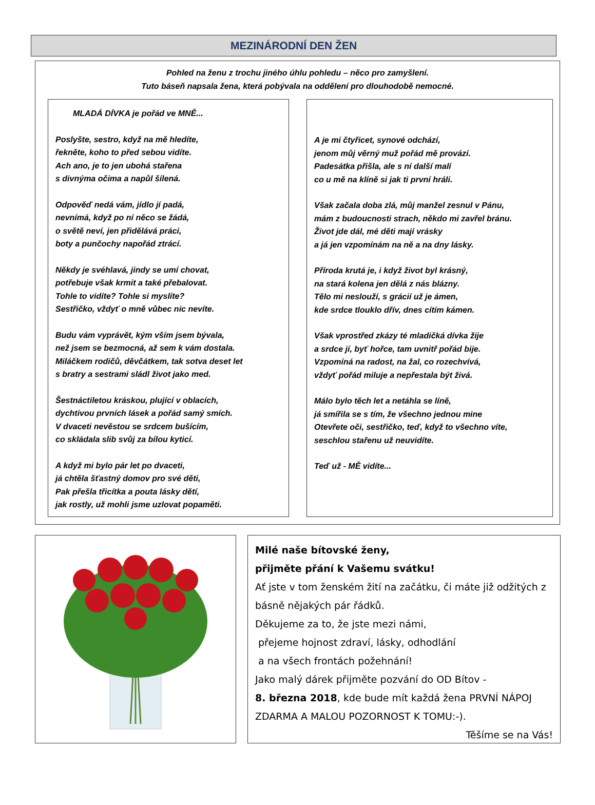MEZINÁRODNÍ DEN ŽEN
Pohled na ženu z trochu jiného úhlu pohledu – něco pro zamyšlení.
Tuto báseň napsala žena, která pobývala na oddělení pro dlouhodobě nemocné.
MLADÁ DÍVKA je pořád ve MNĚ...
Poslyšte, sestro, když na mě hledíte,
řekněte, koho to před sebou vidíte.
Ach ano, je to jen ubohá stařena
s divnýma očima a napůl šílená.
Odpověď nedá vám, jídlo jí padá,
nevnímá, když po ní něco se žádá,
o světě neví, jen přidělává práci,
boty a punčochy napořád ztrácí.
Někdy je svéhlavá, jindy se umí chovat,
potřebuje však krmit a také přebalovat.
Tohle to vidíte? Tohle si myslíte?
Sestřičko, vždyť o mně vůbec nic nevíte.
Budu vám vyprávět, kým vším jsem bývala,
než jsem se bezmocná, až sem k vám dostala.
Miláčkem rodičů, děvčátkem, tak sotva deset let
s bratry a sestrami sládl život jako med.
Šestnáctiletou kráskou, plující v oblacích,
dychtivou prvních lásek a pořád samý smích.
V dvaceti nevěstou se srdcem bušícím,
co skládala slib svůj za bílou kyticí.
A když mi bylo pár let po dvaceti,
já chtěla šťastný domov pro své děti,
Pak přešla třicítka a pouta lásky dětí,
jak rostly, už mohli jsme uzlovat popaměti.
A je mi čtyřicet, synové odchází,
jenom můj věrný muž pořád mě provází.
Padesátka přišla, ale s ní další malí
co u mě na klíně si jak ti první hráli.
Však začala doba zlá, můj manžel zesnul v Pánu,
mám z budoucnosti strach, někdo mi zavřel bránu.
Život jde dál, mé děti mají vrásky
a já jen vzpomínám na ně a na dny lásky.
Příroda krutá je, i když život byl krásný,
na stará kolena jen dělá z nás blázny.
Tělo mi neslouží, s grácií už je ámen,
kde srdce tlouklo dřív, dnes cítím kámen.
Však vprostřed zkázy té mladičká dívka žije
a srdce jí, byť hořce, tam uvnitř pořád bije.
Vzpomíná na radost, na žal, co rozechvívá,
vždyť pořád miluje a nepřestala být živá.
Málo bylo těch let a netáhla se líně,
já smířila se s tím, že všechno jednou mine
Otevřete oči, sestřičko, teď, když to všechno víte,
seschlou stařenu už neuvidíte.
Teď už - MĚ vidíte...
Milé naše bítovské ženy,
přijměte přání k Vašemu svátku!
Ať jste v tom ženském žití na začátku, či máte již odžitých z básně nějakých pár řádků.
Děkujeme za to, že jste mezi námi,
přejeme hojnost zdraví, lásky, odhodlání
a na všech frontách požehnání!
Jako malý dárek přijměte pozvání do OD Bítov -
8. března 2018, kde bude mít každá žena PRVNÍ NÁPOJ ZDARMA A MALOU POZORNOST K TOMU:-).
Těšíme se na Vás!